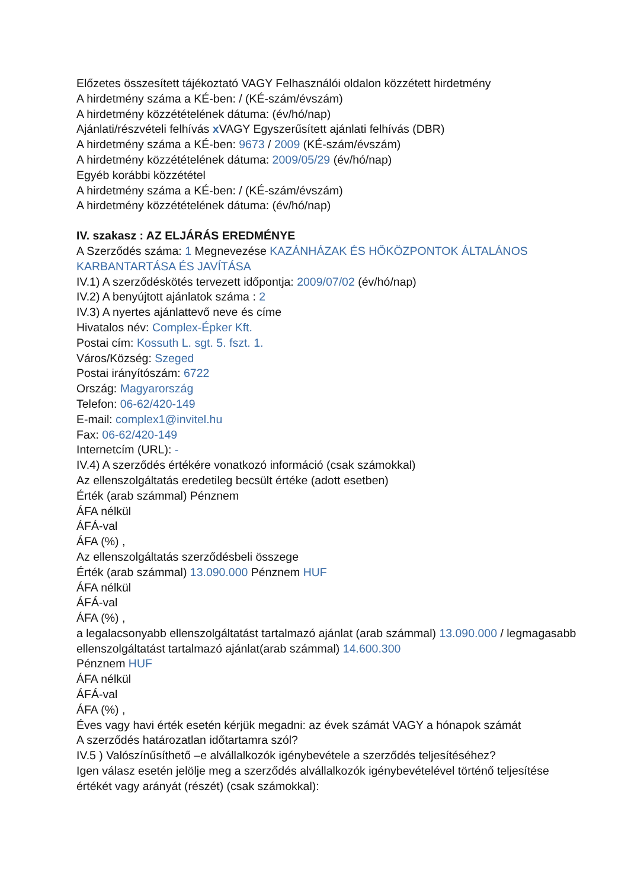Előzetes összesített tájékoztató VAGY Felhasználói oldalon közzétett hirdetmény
A hirdetmény száma a KÉ-ben: / (KÉ-szám/évszám)
A hirdetmény közzétételének dátuma: (év/hó/nap)
Ajánlati/részvételi felhívás x VAGY Egyszerűsített ajánlati felhívás (DBR)
A hirdetmény száma a KÉ-ben: 9673 / 2009 (KÉ-szám/évszám)
A hirdetmény közzétételének dátuma: 2009/05/29 (év/hó/nap)
Egyéb korábbi közzététel
A hirdetmény száma a KÉ-ben: / (KÉ-szám/évszám)
A hirdetmény közzétételének dátuma: (év/hó/nap)
IV. szakasz : AZ ELJÁRÁS EREDMÉNYE
A Szerződés száma: 1 Megnevezése KAZÁNHÁZAK ÉS HŐKÖZPONTOK ÁLTALÁNOS KARBANTARTÁSA ÉS JAVÍTÁSA
IV.1) A szerződéskötés tervezett időpontja: 2009/07/02 (év/hó/nap)
IV.2) A benyújtott ajánlatok száma : 2
IV.3) A nyertes ajánlattevő neve és címe
Hivatalos név: Complex-Épker Kft.
Postai cím: Kossuth L. sgt. 5. fszt. 1.
Város/Község: Szeged
Postai irányítószám: 6722
Ország: Magyarország
Telefon: 06-62/420-149
E-mail: complex1@invitel.hu
Fax: 06-62/420-149
Internetcím (URL): -
IV.4) A szerződés értékére vonatkozó információ (csak számokkal)
Az ellenszolgáltatás eredetileg becsült értéke (adott esetben)
Érték (arab számmal) Pénznem
ÁFA nélkül
ÁFÁ-val
ÁFA (%) ,
Az ellenszolgáltatás szerződésbeli összege
Érték (arab számmal) 13.090.000 Pénznem HUF
ÁFA nélkül
ÁFÁ-val
ÁFA (%) ,
a legalacsonyabb ellenszolgáltatást tartalmazó ajánlat (arab számmal) 13.090.000 / legmagasabb ellenszolgáltatást tartalmazó ajánlat(arab számmal) 14.600.300
Pénznem HUF
ÁFA nélkül
ÁFÁ-val
ÁFA (%) ,
Éves vagy havi érték esetén kérjük megadni: az évek számát VAGY a hónapok számát
A szerződés határozatlan időtartamra szól?
IV.5 ) Valószínűsíthető –e alvállalkozók igénybevétele a szerződés teljesítéséhez?
Igen válasz esetén jelölje meg a szerződés alvállalkozók igénybevételével történő teljesítése értékét vagy arányát (részét) (csak számokkal):